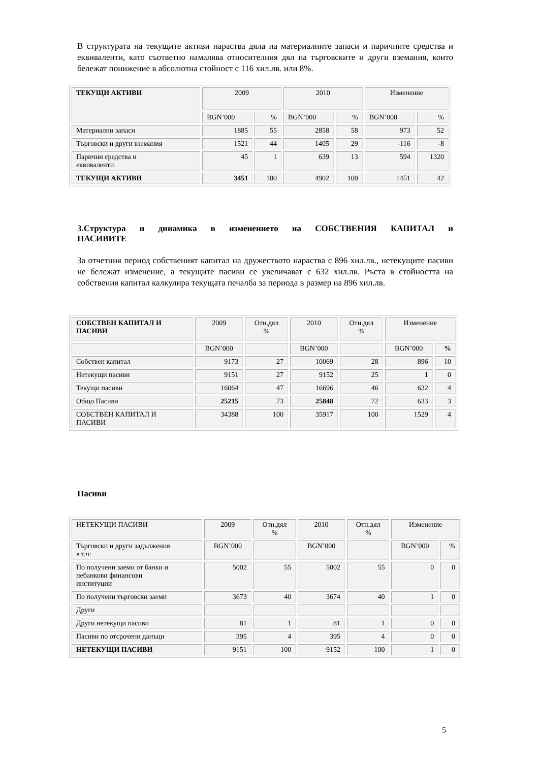В структурата на текущите активи нараства дяла на материалните запаси и паричните средства и еквиваленти, като съответно намалява относителния дял на търговските и други вземания, които бележат понижение в абсолютна стойност с 116 хил.лв. или 8%.
| ТЕКУЩИ АКТИВИ | 2009 | | 2010 | | Изменение | |
| | BGN’000 | % | BGN’000 | % | BGN’000 | % |
| Материални запаси | 1885 | 55 | 2858 | 58 | 973 | 52 |
| Търговски и други вземания | 1521 | 44 | 1405 | 29 | -116 | -8 |
| Парични средства и еквиваленти | 45 | 1 | 639 | 13 | 594 | 1320 |
| ТЕКУЩИ АКТИВИ | 3451 | 100 | 4902 | 100 | 1451 | 42 |
3.Структура и динамика в изменението на СОБСТВЕНИЯ КАПИТАЛ и
ПАСИВИТЕ
За отчетния период собственият капитал на дружеството нараства с 896 хил.лв., нетекущите пасиви не бележат изменение, а текущите пасиви се увеличават с 632 хил.лв. Ръста в стойността на собствения капитал калкулира текущата печалба за периода в размер на 896 хил.лв.
| СОБСТВЕН КАПИТАЛ И ПАСИВИ | 2009 | Отн.дял % | 2010 | Отн.дял % | Изменение | |
| | BGN’000 | | BGN’000 | | BGN’000 | % |
| Собствен капитал | 9173 | 27 | 10069 | 28 | 896 | 10 |
| Нетекущи пасиви | 9151 | 27 | 9152 | 25 | 1 | 0 |
| Текущи пасиви | 16064 | 47 | 16696 | 46 | 632 | 4 |
| Общо Пасиви | 25215 | 73 | 25848 | 72 | 633 | 3 |
| СОБСТВЕН КАПИТАЛ И ПАСИВИ | 34388 | 100 | 35917 | 100 | 1529 | 4 |
Пасиви
| НЕТЕКУЩИ ПАСИВИ | 2009 | Отн.дял % | 2010 | Отн.дял % | Изменение | |
| Търговски и други задължения в т.ч: | BGN’000 | | BGN’000 | | BGN’000 | % |
| По получени заеми от банки и небанкови финансови институции | 5002 | 55 | 5002 | 55 | 0 | 0 |
| По получени търговски заеми | 3673 | 40 | 3674 | 40 | 1 | 0 |
| Други | | | | | | |
| Други нетекущи пасиви | 81 | 1 | 81 | 1 | 0 | 0 |
| Пасиви по отсрочени данъци | 395 | 4 | 395 | 4 | 0 | 0 |
| НЕТЕКУЩИ ПАСИВИ | 9151 | 100 | 9152 | 100 | 1 | 0 |
5